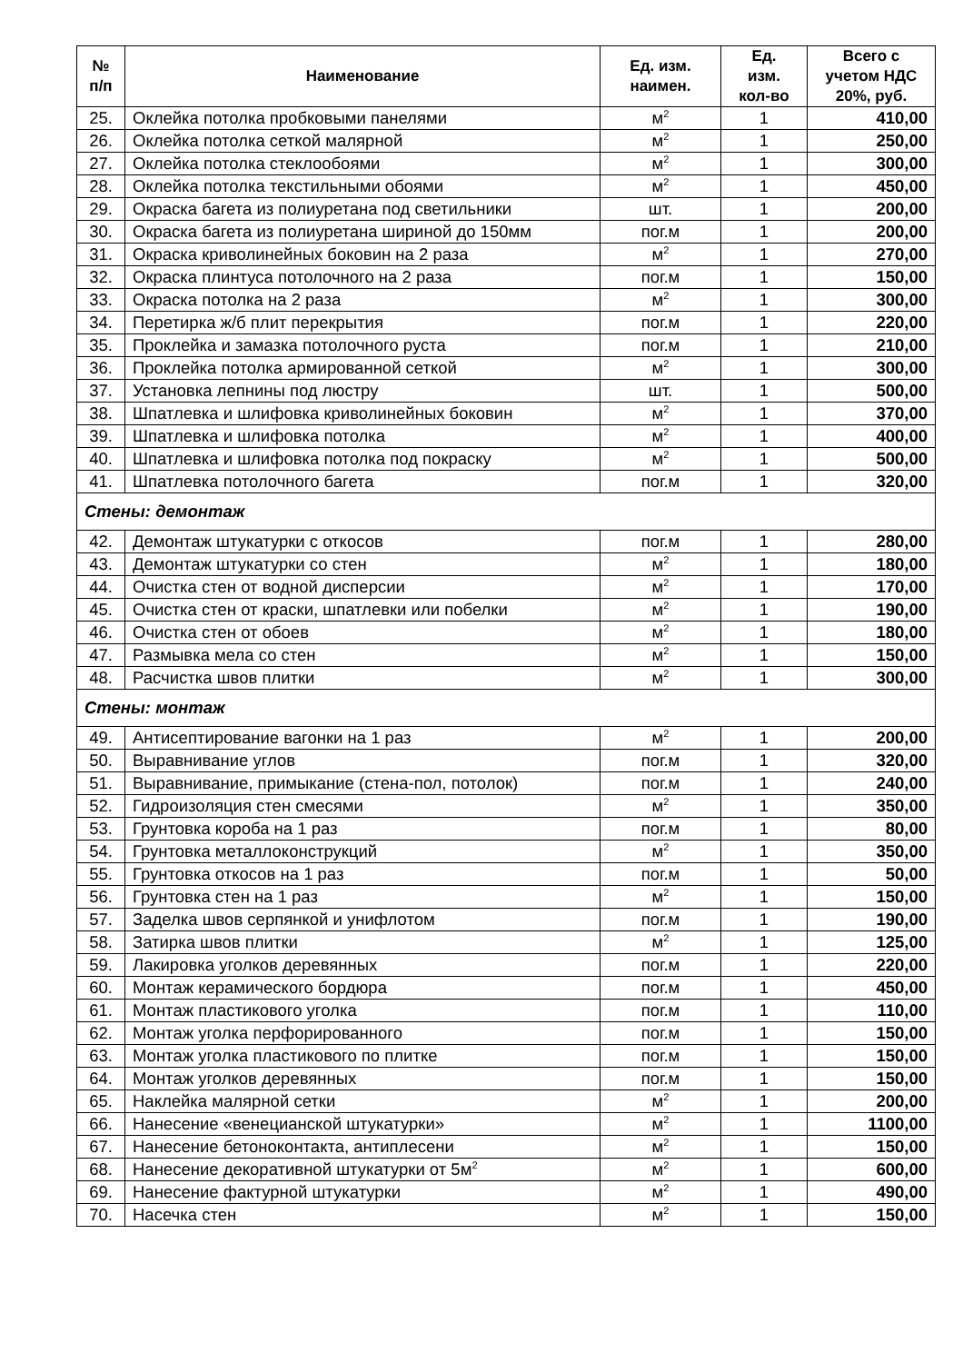| № п/п | Наименование | Ед. изм. наимен. | Ед. изм. кол-во | Всего с учетом НДС 20%, руб. |
| --- | --- | --- | --- | --- |
| 25. | Оклейка потолка пробковыми панелями | м<sup>2</sup> | 1 | 410,00 |
| 26. | Оклейка потолка сеткой малярной | м<sup>2</sup> | 1 | 250,00 |
| 27. | Оклейка потолка стеклообоями | м<sup>2</sup> | 1 | 300,00 |
| 28. | Оклейка потолка текстильными обоями | м<sup>2</sup> | 1 | 450,00 |
| 29. | Окраска багета из полиуретана под светильники | шт. | 1 | 200,00 |
| 30. | Окраска багета из полиуретана шириной до 150мм | пог.м | 1 | 200,00 |
| 31. | Окраска криволинейных боковин на 2 раза | м<sup>2</sup> | 1 | 270,00 |
| 32. | Окраска плинтуса потолочного на 2 раза | пог.м | 1 | 150,00 |
| 33. | Окраска потолка на 2 раза | м<sup>2</sup> | 1 | 300,00 |
| 34. | Перетирка ж/б плит перекрытия | пог.м | 1 | 220,00 |
| 35. | Проклейка и замазка потолочного руста | пог.м | 1 | 210,00 |
| 36. | Проклейка потолка армированной сеткой | м<sup>2</sup> | 1 | 300,00 |
| 37. | Установка лепнины под люстру | шт. | 1 | 500,00 |
| 38. | Шпатлевка и шлифовка криволинейных боковин | м<sup>2</sup> | 1 | 370,00 |
| 39. | Шпатлевка и шлифовка потолка | м<sup>2</sup> | 1 | 400,00 |
| 40. | Шпатлевка и шлифовка потолка под покраску | м<sup>2</sup> | 1 | 500,00 |
| 41. | Шпатлевка потолочного багета | пог.м | 1 | 320,00 |
| Стены: демонтаж | | | | |
| 42. | Демонтаж штукатурки с откосов | пог.м | 1 | 280,00 |
| 43. | Демонтаж штукатурки со стен | м<sup>2</sup> | 1 | 180,00 |
| 44. | Очистка стен от водной дисперсии | м<sup>2</sup> | 1 | 170,00 |
| 45. | Очистка стен от краски, шпатлевки или побелки | м<sup>2</sup> | 1 | 190,00 |
| 46. | Очистка стен от обоев | м<sup>2</sup> | 1 | 180,00 |
| 47. | Размывка мела со стен | м<sup>2</sup> | 1 | 150,00 |
| 48. | Расчистка швов плитки | м<sup>2</sup> | 1 | 300,00 |
| Стены: монтаж | | | | |
| 49. | Антисептирование вагонки на 1 раз | м<sup>2</sup> | 1 | 200,00 |
| 50. | Выравнивание углов | пог.м | 1 | 320,00 |
| 51. | Выравнивание, примыкание (стена-пол, потолок) | пог.м | 1 | 240,00 |
| 52. | Гидроизоляция стен смесями | м<sup>2</sup> | 1 | 350,00 |
| 53. | Грунтовка короба на 1 раз | пог.м | 1 | 80,00 |
| 54. | Грунтовка металлоконструкций | м<sup>2</sup> | 1 | 350,00 |
| 55. | Грунтовка откосов на 1 раз | пог.м | 1 | 50,00 |
| 56. | Грунтовка стен на 1 раз | м<sup>2</sup> | 1 | 150,00 |
| 57. | Заделка швов серпянкой и унифлотом | пог.м | 1 | 190,00 |
| 58. | Затирка швов плитки | м<sup>2</sup> | 1 | 125,00 |
| 59. | Лакировка уголков деревянных | пог.м | 1 | 220,00 |
| 60. | Монтаж керамического бордюра | пог.м | 1 | 450,00 |
| 61. | Монтаж пластикового уголка | пог.м | 1 | 110,00 |
| 62. | Монтаж уголка перфорированного | пог.м | 1 | 150,00 |
| 63. | Монтаж уголка пластикового по плитке | пог.м | 1 | 150,00 |
| 64. | Монтаж уголков деревянных | пог.м | 1 | 150,00 |
| 65. | Наклейка малярной сетки | м<sup>2</sup> | 1 | 200,00 |
| 66. | Нанесение «венецианской штукатурки» | м<sup>2</sup> | 1 | 1100,00 |
| 67. | Нанесение бетоноконтакта, антиплесени | м<sup>2</sup> | 1 | 150,00 |
| 68. | Нанесение декоративной штукатурки от 5м<sup>2</sup> | м<sup>2</sup> | 1 | 600,00 |
| 69. | Нанесение фактурной штукатурки | м<sup>2</sup> | 1 | 490,00 |
| 70. | Насечка стен | м<sup>2</sup> | 1 | 150,00 |